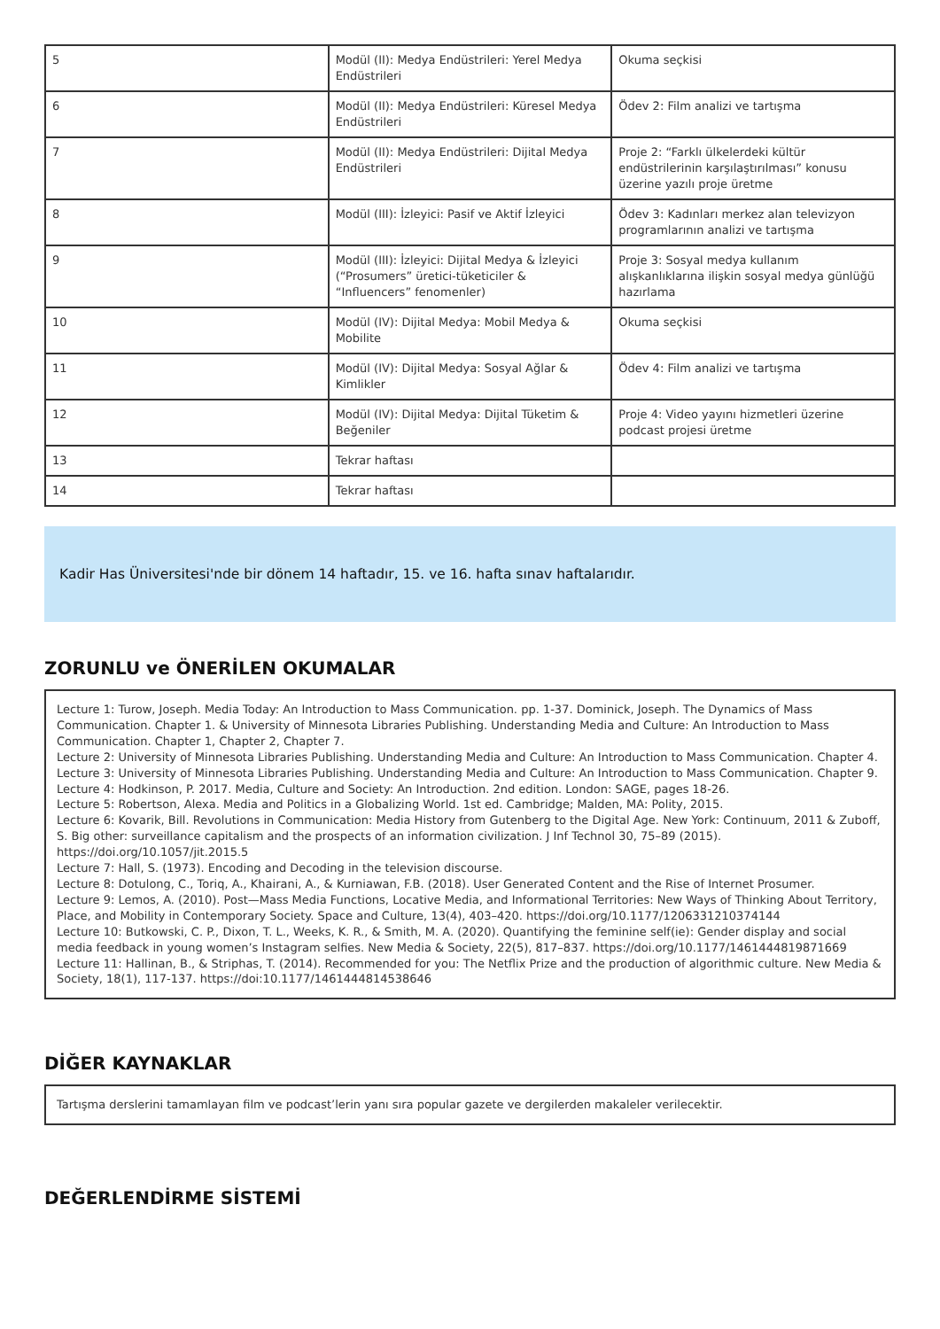| 5 | Modül (II): Medya Endüstrileri: Yerel Medya Endüstrileri | Okuma seçkisi |
| 6 | Modül (II): Medya Endüstrileri: Küresel Medya Endüstrileri | Ödev 2: Film analizi ve tartışma |
| 7 | Modül (II): Medya Endüstrileri: Dijital Medya Endüstrileri | Proje 2: “Farklı ülkelerdeki kültür endüstrilerinin karşılaştırılması” konusu üzerine yazılı proje üretme |
| 8 | Modül (III): İzleyici: Pasif ve Aktif İzleyici | Ödev 3: Kadınları merkez alan televizyon programlarının analizi ve tartışma |
| 9 | Modül (III): İzleyici: Dijital Medya & İzleyici (“Prosumers” üretici-tüketiciler & “Influencers” fenomenler) | Proje 3: Sosyal medya kullanım alışkanlıklarına ilişkin sosyal medya günlüğü hazırlama |
| 10 | Modül (IV): Dijital Medya: Mobil Medya & Mobilite | Okuma seçkisi |
| 11 | Modül (IV): Dijital Medya: Sosyal Ağlar & Kimlikler | Ödev 4: Film analizi ve tartışma |
| 12 | Modül (IV): Dijital Medya: Dijital Tüketim & Beğeniler | Proje 4: Video yayını hizmetleri üzerine podcast projesi üretme |
| 13 | Tekrar haftası | |
| 14 | Tekrar haftası | |
Kadir Has Üniversitesi'nde bir dönem 14 haftadır, 15. ve 16. hafta sınav haftalarıdır.
ZORUNLU ve ÖNERİLEN OKUMALAR
Lecture 1: Turow, Joseph. Media Today: An Introduction to Mass Communication. pp. 1-37. Dominick, Joseph. The Dynamics of Mass Communication. Chapter 1. & University of Minnesota Libraries Publishing. Understanding Media and Culture: An Introduction to Mass Communication. Chapter 1, Chapter 2, Chapter 7.
Lecture 2: University of Minnesota Libraries Publishing. Understanding Media and Culture: An Introduction to Mass Communication. Chapter 4.
Lecture 3: University of Minnesota Libraries Publishing. Understanding Media and Culture: An Introduction to Mass Communication. Chapter 9.
Lecture 4: Hodkinson, P. 2017. Media, Culture and Society: An Introduction. 2nd edition. London: SAGE, pages 18-26.
Lecture 5: Robertson, Alexa. Media and Politics in a Globalizing World. 1st ed. Cambridge; Malden, MA: Polity, 2015.
Lecture 6: Kovarik, Bill. Revolutions in Communication: Media History from Gutenberg to the Digital Age. New York: Continuum, 2011 & Zuboff, S. Big other: surveillance capitalism and the prospects of an information civilization. J Inf Technol 30, 75–89 (2015). https://doi.org/10.1057/jit.2015.5
Lecture 7: Hall, S. (1973). Encoding and Decoding in the television discourse.
Lecture 8: Dotulong, C., Toriq, A., Khairani, A., & Kurniawan, F.B. (2018). User Generated Content and the Rise of Internet Prosumer.
Lecture 9: Lemos, A. (2010). Post—Mass Media Functions, Locative Media, and Informational Territories: New Ways of Thinking About Territory, Place, and Mobility in Contemporary Society. Space and Culture, 13(4), 403–420. https://doi.org/10.1177/1206331210374144
Lecture 10: Butkowski, C. P., Dixon, T. L., Weeks, K. R., & Smith, M. A. (2020). Quantifying the feminine self(ie): Gender display and social media feedback in young women’s Instagram selfies. New Media & Society, 22(5), 817–837. https://doi.org/10.1177/1461444819871669
Lecture 11: Hallinan, B., & Striphas, T. (2014). Recommended for you: The Netflix Prize and the production of algorithmic culture. New Media & Society, 18(1), 117-137. https://doi:10.1177/1461444814538646
DİĞER KAYNAKLAR
Tartışma derslerini tamamlayan film ve podcast’lerin yanı sıra popular gazete ve dergilerden makaleler verilecektir.
DEĞERLENDİRME SİSTEMİ